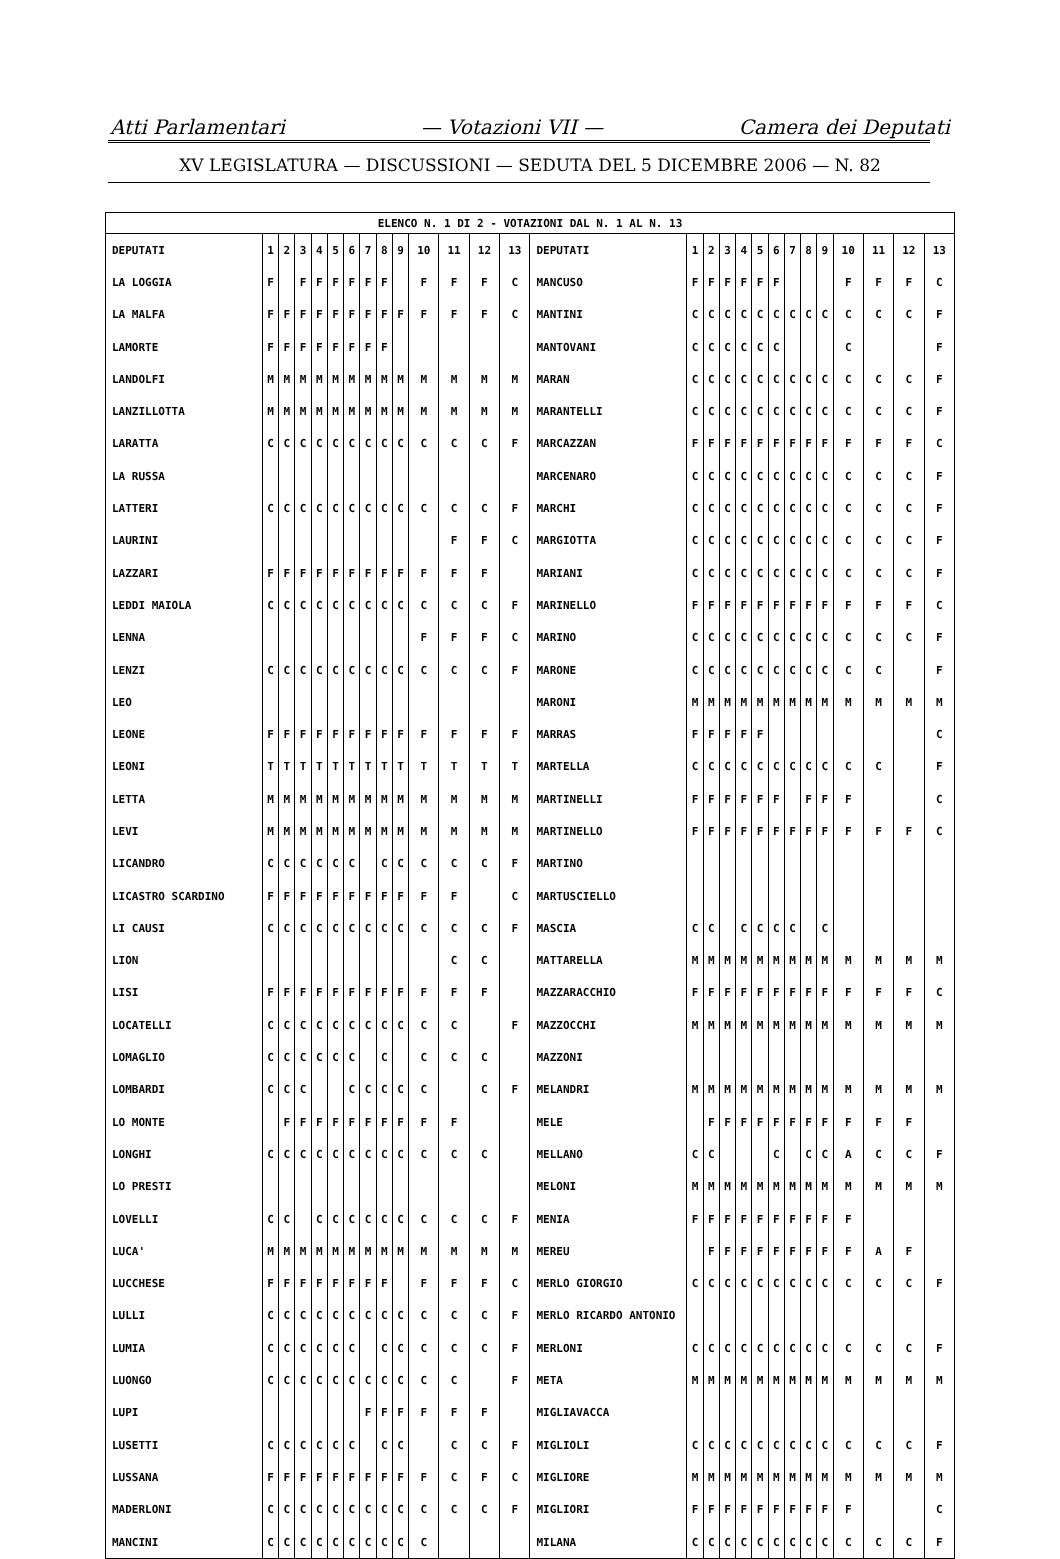Atti Parlamentari — Votazioni VII — Camera dei Deputati
XV LEGISLATURA — DISCUSSIONI — SEDUTA DEL 5 DICEMBRE 2006 — N. 82
| ELENCO N. 1 DI 2 - VOTAZIONI DAL N. 1 AL N. 13 | | | | | | | | | | | | | | | | | | | | | | | | | | | |
| --- | --- | --- | --- | --- | --- | --- | --- | --- | --- | --- | --- | --- | --- | --- | --- | --- | --- | --- | --- | --- | --- | --- | --- | --- | --- | --- | --- |
| DEPUTATI | 1 | 2 | 3 | 4 | 5 | 6 | 7 | 8 | 9 | 10 | 11 | 12 | 13 | DEPUTATI | 1 | 2 | 3 | 4 | 5 | 6 | 7 | 8 | 9 | 10 | 11 | 12 | 13 |
| LA LOGGIA | F | | F | F | F | F | F | F | | F | F | F | C | MANCUSO | F | F | F | F | F | F | | | | F | F | F | C |
| LA MALFA | F | F | F | F | F | F | F | F | F | F | F | F | C | MANTINI | C | C | C | C | C | C | C | C | C | C | C | C | F |
| LAMORTE | F | F | F | F | F | F | F | F | | | | | | MANTOVANI | C | C | C | C | C | C | | | | C | | | F |
| LANDOLFI | M | M | M | M | M | M | M | M | M | M | M | M | M | MARAN | C | C | C | C | C | C | C | C | C | C | C | C | F |
| LANZILLOTTA | M | M | M | M | M | M | M | M | M | M | M | M | M | MARANTELLI | C | C | C | C | C | C | C | C | C | C | C | C | F |
| LARATTA | C | C | C | C | C | C | C | C | C | C | C | C | F | MARCAZZAN | F | F | F | F | F | F | F | F | F | F | F | F | C |
| LA RUSSA | | | | | | | | | | | | | | MARCENARO | C | C | C | C | C | C | C | C | C | C | C | C | F |
| LATTERI | C | C | C | C | C | C | C | C | C | C | C | C | F | MARCHI | C | C | C | C | C | C | C | C | C | C | C | C | F |
| LAURINI | | | | | | | | | | | F | F | C | MARGIOTTA | C | C | C | C | C | C | C | C | C | C | C | C | F |
| LAZZARI | F | F | F | F | F | F | F | F | F | F | F | F | | MARIANI | C | C | C | C | C | C | C | C | C | C | C | C | F |
| LEDDI MAIOLA | C | C | C | C | C | C | C | C | C | C | C | C | F | MARINELLO | F | F | F | F | F | F | F | F | F | F | F | F | C |
| LENNA | | | | | | | | | | F | F | F | C | MARINO | C | C | C | C | C | C | C | C | C | C | C | C | F |
| LENZI | C | C | C | C | C | C | C | C | C | C | C | C | F | MARONE | C | C | C | C | C | C | C | C | C | C | C | | F |
| LEO | | | | | | | | | | | | | | MARONI | M | M | M | M | M | M | M | M | M | M | M | M | M |
| LEONE | F | F | F | F | F | F | F | F | F | F | F | F | F | MARRAS | F | F | F | F | F | | | | | | | | C |
| LEONI | T | T | T | T | T | T | T | T | T | T | T | T | T | MARTELLA | C | C | C | C | C | C | C | C | C | C | C | | F |
| LETTA | M | M | M | M | M | M | M | M | M | M | M | M | M | MARTINELLI | F | F | F | F | F | F | | F | F | F | | | C |
| LEVI | M | M | M | M | M | M | M | M | M | M | M | M | M | MARTINELLO | F | F | F | F | F | F | F | F | F | F | F | F | C |
| LICANDRO | C | C | C | C | C | C | | C | C | C | C | C | F | MARTINO | | | | | | | | | | | | | |
| LICASTRO SCARDINO | F | F | F | F | F | F | F | F | F | F | F | | C | MARTUSCIELLO | | | | | | | | | | | | | |
| LI CAUSI | C | C | C | C | C | C | C | C | C | C | C | C | F | MASCIA | C | C | | C | C | C | C | | C | | | | |
| LION | | | | | | | | | | | C | C | | MATTARELLA | M | M | M | M | M | M | M | M | M | M | M | M | M |
| LISI | F | F | F | F | F | F | F | F | F | F | F | F | | MAZZARACCHIO | F | F | F | F | F | F | F | F | F | F | F | F | C |
| LOCATELLI | C | C | C | C | C | C | C | C | C | C | C | | F | MAZZOCCHI | M | M | M | M | M | M | M | M | M | M | M | M | M |
| LOMAGLIO | C | C | C | C | C | C | | C | | C | C | C | | MAZZONI | | | | | | | | | | | | | |
| LOMBARDI | C | C | C | | | C | C | C | C | C | | C | F | MELANDRI | M | M | M | M | M | M | M | M | M | M | M | M | M |
| LO MONTE | | F | F | F | F | F | F | F | F | F | F | | | MELE | | F | F | F | F | F | F | F | F | F | F | F | |
| LONGHI | C | C | C | C | C | C | C | C | C | C | C | C | | MELLANO | C | C | | | | C | | C | C | A | C | C | F |
| LO PRESTI | | | | | | | | | | | | | | MELONI | M | M | M | M | M | M | M | M | M | M | M | M | M |
| LOVELLI | C | C | | C | C | C | C | C | C | C | C | C | F | MENIA | F | F | F | F | F | F | F | F | F | F | | | |
| LUCA' | M | M | M | M | M | M | M | M | M | M | M | M | M | MEREU | | F | F | F | F | F | F | F | F | F | A | F | |
| LUCCHESE | F | F | F | F | F | F | F | F | | F | F | F | C | MERLO GIORGIO | C | C | C | C | C | C | C | C | C | C | C | C | F |
| LULLI | C | C | C | C | C | C | C | C | C | C | C | C | F | MERLO RICARDO ANTONIO | | | | | | | | | | | | | |
| LUMIA | C | C | C | C | C | C | | C | C | C | C | C | F | MERLONI | C | C | C | C | C | C | C | C | C | C | C | C | F |
| LUONGO | C | C | C | C | C | C | C | C | C | C | C | | F | META | M | M | M | M | M | M | M | M | M | M | M | M | M |
| LUPI | | | | | | | F | F | F | F | F | F | | MIGLIAVACCA | | | | | | | | | | | | | |
| LUSETTI | C | C | C | C | C | C | | C | C | | C | C | F | MIGLIOLI | C | C | C | C | C | C | C | C | C | C | C | C | F |
| LUSSANA | F | F | F | F | F | F | F | F | F | F | C | F | C | MIGLIORE | M | M | M | M | M | M | M | M | M | M | M | M | M |
| MADERLONI | C | C | C | C | C | C | C | C | C | C | C | C | F | MIGLIORI | F | F | F | F | F | F | F | F | F | F | | | C |
| MANCINI | C | C | C | C | C | C | C | C | C | C | | | | MILANA | C | C | C | C | C | C | C | C | C | C | C | C | F |